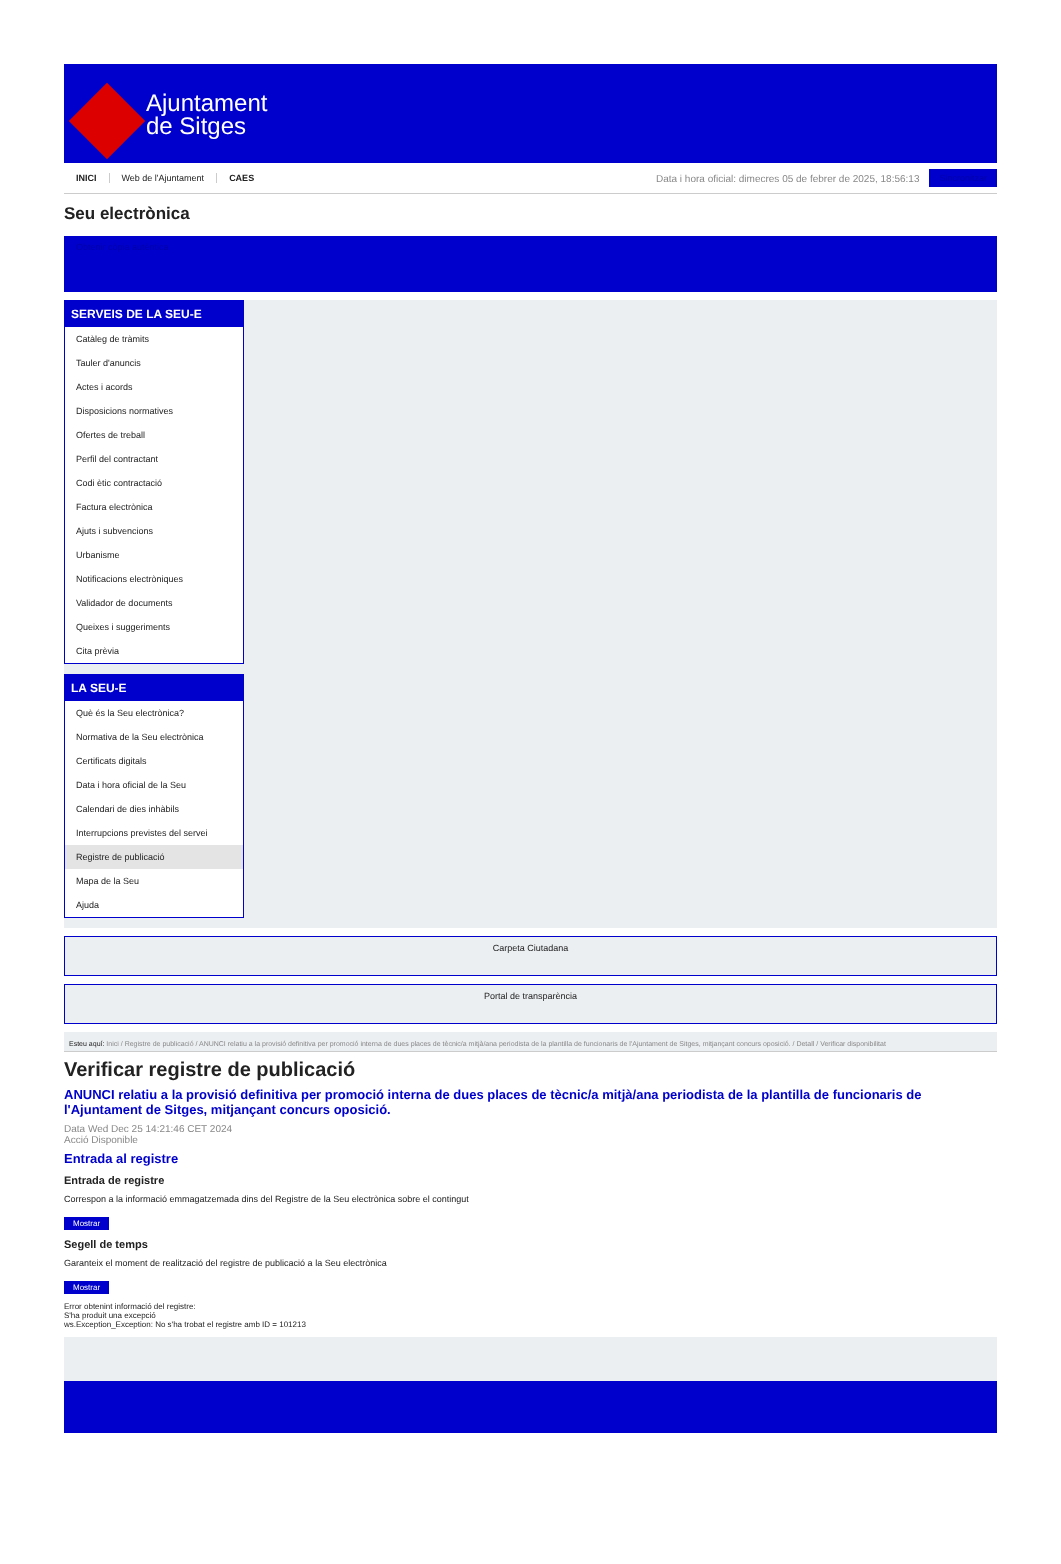Ajuntament
de Sitges
INICI Web de l'Ajuntament CAES
Data i hora oficial: dimecres 05 de febrer de 2025, 18:56:13
Sincronitzar
Seu electrònica
Obtenir còpia autèntica
SERVEIS DE LA SEU-E
Catàleg de tràmits
Tauler d'anuncis
Actes i acords
Disposicions normatives
Ofertes de treball
Perfil del contractant
Codi ètic contractació
Factura electrònica
Ajuts i subvencions
Urbanisme
Notificacions electròniques
Validador de documents
Queixes i suggeriments
Cita prèvia
LA SEU-E
Què és la Seu electrònica?
Normativa de la Seu electrònica
Certificats digitals
Data i hora oficial de la Seu
Calendari de dies inhàbils
Interrupcions previstes del servei
Registre de publicació
Mapa de la Seu
Ajuda
Carpeta Ciutadana
Portal de transparència
Esteu aquí: Inici / Registre de publicació / ANUNCI relatiu a la provisió definitiva per promoció interna de dues places de tècnic/a mitjà/ana periodista de la plantilla de funcionaris de l'Ajuntament de Sitges, mitjançant concurs oposició. / Detall / Verificar disponibilitat
Verificar registre de publicació
ANUNCI relatiu a la provisió definitiva per promoció interna de dues places de tècnic/a mitjà/ana periodista de la plantilla de funcionaris de l'Ajuntament de Sitges, mitjançant concurs oposició.
Data Wed Dec 25 14:21:46 CET 2024
Acció Disponible
Entrada al registre
Entrada de registre
Correspon a la informació emmagatzemada dins del Registre de la Seu electrònica sobre el contingut
Mostrar
Segell de temps
Garanteix el moment de realització del registre de publicació a la Seu electrònica
Mostrar
Error obtenint informació del registre:
S'ha produit una excepció
ws.Exception_Exception: No s'ha trobat el registre amb ID = 101213